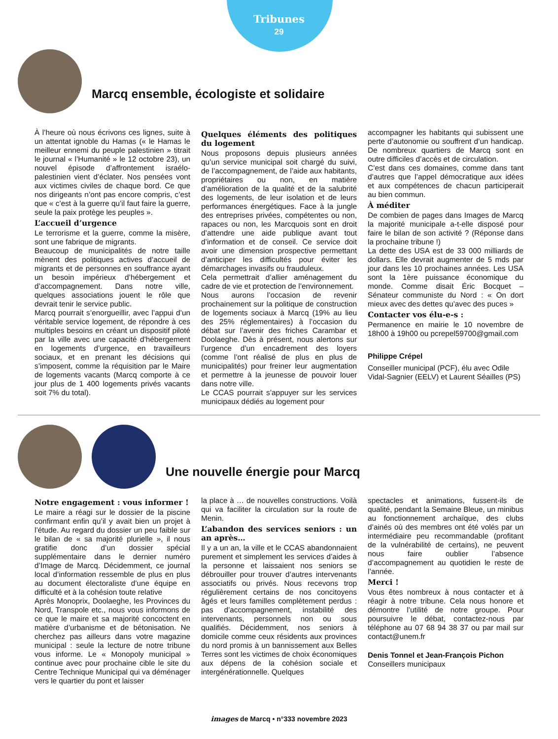Tribunes
29
Marcq ensemble, écologiste et solidaire
À l’heure où nous écrivons ces lignes, suite à un attentat ignoble du Hamas (« le Hamas le meilleur ennemi du peuple palestinien » titrait le journal « l’Humanité » le 12 octobre 23), un nouvel épisode d’affrontement israélo-palestinien vient d’éclater. Nos pensées vont aux victimes civiles de chaque bord. Ce que nos dirigeants n’ont pas encore compris, c’est que « c’est à la guerre qu’il faut faire la guerre, seule la paix protège les peuples ».
L’accueil d’urgence
Le terrorisme et la guerre, comme la misère, sont une fabrique de migrants.
Beaucoup de municipalités de notre taille mènent des politiques actives d’accueil de migrants et de personnes en souffrance ayant un besoin impérieux d’hébergement et d’accompagnement. Dans notre ville, quelques associations jouent le rôle que devrait tenir le service public.
Marcq pourrait s’enorgueillir, avec l’appui d’un véritable service logement, de répondre à ces multiples besoins en créant un dispositif piloté par la ville avec une capacité d’hébergement en logements d’urgence, en travailleurs sociaux, et en prenant les décisions qui s’imposent, comme la réquisition par le Maire de logements vacants (Marcq comporte à ce jour plus de 1 400 logements privés vacants soit 7% du total).
Quelques éléments des politiques du logement
Nous proposons depuis plusieurs années qu’un service municipal soit chargé du suivi, de l’accompagnement, de l’aide aux habitants, propriétaires ou non, en matière d’amélioration de la qualité et de la salubrité des logements, de leur isolation et de leurs performances énergétiques. Face à la jungle des entreprises privées, compétentes ou non, rapaces ou non, les Marcquois sont en droit d’attendre une aide publique avant tout d’information et de conseil. Ce service doit avoir une dimension prospective permettant d’anticiper les difficultés pour éviter les démarchages invasifs ou frauduleux.
Cela permettrait d’allier aménagement du cadre de vie et protection de l’environnement.
Nous aurons l’occasion de revenir prochainement sur la politique de construction de logements sociaux à Marcq (19% au lieu des 25% réglementaires) à l’occasion du débat sur l’avenir des friches Carambar et Doolaeghe. Dès à présent, nous alertons sur l’urgence d’un encadrement des loyers (comme l’ont réalisé de plus en plus de municipalités) pour freiner leur augmentation et permettre à la jeunesse de pouvoir louer dans notre ville.
Le CCAS pourrait s’appuyer sur les services municipaux dédiés au logement pour
accompagner les habitants qui subissent une perte d’autonomie ou souffrent d’un handicap. De nombreux quartiers de Marcq sont en outre difficiles d’accès et de circulation.
C’est dans ces domaines, comme dans tant d’autres que l’appel démocratique aux idées et aux compétences de chacun participerait au bien commun.
À méditer
De combien de pages dans Images de Marcq la majorité municipale a-t-elle disposé pour faire le bilan de son activité ? (Réponse dans la prochaine tribune !)
La dette des USA est de 33 000 milliards de dollars. Elle devrait augmenter de 5 mds par jour dans les 10 prochaines années. Les USA sont la 1ère puissance économique du monde. Comme disait Éric Bocquet – Sénateur communiste du Nord : « On dort mieux avec des dettes qu’avec des puces »
Contacter vos élu-e-s :
Permanence en mairie le 10 novembre de 18h00 à 19h00 ou pcrepel59700@gmail.com
Philippe Crépel
Conseiller municipal (PCF), élu avec Odile Vidal-Sagnier (EELV) et Laurent Séailles (PS)
Une nouvelle énergie pour Marcq
Notre engagement : vous informer !
Le maire a réagi sur le dossier de la piscine confirmant enfin qu’il y avait bien un projet à l’étude. Au regard du dossier un peu faible sur le bilan de « sa majorité plurielle », il nous gratifie donc d’un dossier spécial supplémentaire dans le dernier numéro d’Image de Marcq. Décidemment, ce journal local d’information ressemble de plus en plus au document électoraliste d’une équipe en difficulté et à la cohésion toute relative
Après Monoprix, Doolaeghe, les Provinces du Nord, Transpole etc., nous vous informons de ce que le maire et sa majorité concoctent en matière d’urbanisme et de bétonisation. Ne cherchez pas ailleurs dans votre magazine municipal : seule la lecture de notre tribune vous informe. Le « Monopoly municipal » continue avec pour prochaine cible le site du Centre Technique Municipal qui va déménager vers le quartier du pont et laisser
la place à … de nouvelles constructions. Voilà qui va faciliter la circulation sur la route de Menin.
L’abandon des services seniors : un an après…
Il y a un an, la ville et le CCAS abandonnaient purement et simplement les services d’aides à la personne et laissaient nos seniors se débrouiller pour trouver d’autres intervenants associatifs ou privés. Nous recevons trop régulièrement certains de nos concitoyens âgés et leurs familles complètement perdus : pas d’accompagnement, instabilité des intervenants, personnels non ou sous qualifiés. Décidemment, nos seniors à domicile comme ceux résidents aux provinces du nord promis à un bannissement aux Belles Terres sont les victimes de choix économiques aux dépens de la cohésion sociale et intergénérationnelle. Quelques
spectacles et animations, fussent-ils de qualité, pendant la Semaine Bleue, un minibus au fonctionnement archaïque, des clubs d’ainés où des membres ont été volés par un intermédiaire peu recommandable (profitant de la vulnérabilité de certains), ne peuvent nous faire oublier l’absence d’accompagnement au quotidien le reste de l’année.
Merci !
Vous êtes nombreux à nous contacter et à réagir à notre tribune. Cela nous honore et démontre l’utilité de notre groupe. Pour poursuivre le débat, contactez-nous par téléphone au 07 68 94 38 37 ou par mail sur contact@unem.fr
Denis Tonnel et Jean-François Pichon
Conseillers municipaux
images de Marcq • n°333 novembre 2023